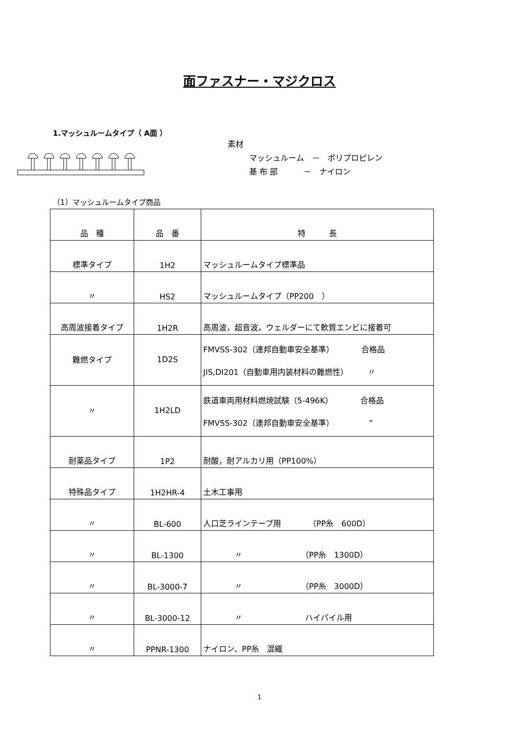面ファスナー・マジクロス
1.マッシュルームタイプ（ A面 ）
素材
マッシュルーム　－　ポリプロピレン
基 布 部　　　 －　ナイロン
（1）マッシュルームタイプ商品
| 品 種 | 品 番 | 特 長 |
| --- | --- | --- |
| 標準タイプ | 1H2 | マッシュルームタイプ標準品 |
| 〃 | HS2 | マッシュルームタイプ（PP200 ） |
| 高周波接着タイプ | 1H2R | 高周波，超音波，ウェルダーにて軟質エンビに接着可 |
| 難燃タイプ | 1D2S | FMVSS-302（連邦自動車安全基準） 合格品 JIS,DI201（自動車用内装材料の難燃性） 〃 |
| 〃 | 1H2LD | 鉄道車両用材料燃焼試験（5-496K） 合格品 FMVSS-302（連邦自動車安全基準） ” |
| 耐薬品タイプ | 1P2 | 耐酸，耐アルカリ用（PP100%） |
| 特殊品タイプ | 1H2HR-4 | 土木工事用 |
| 〃 | BL-600 | 人口芝ラインテープ用 （PP糸 600D） |
| 〃 | BL-1300 | 〃 （PP糸 1300D） |
| 〃 | BL-3000-7 | 〃 （PP糸 3000D） |
| 〃 | BL-3000-12 | 〃 ハイパイル用 |
| 〃 | PPNR-1300 | ナイロン、PP糸 混織 |
1